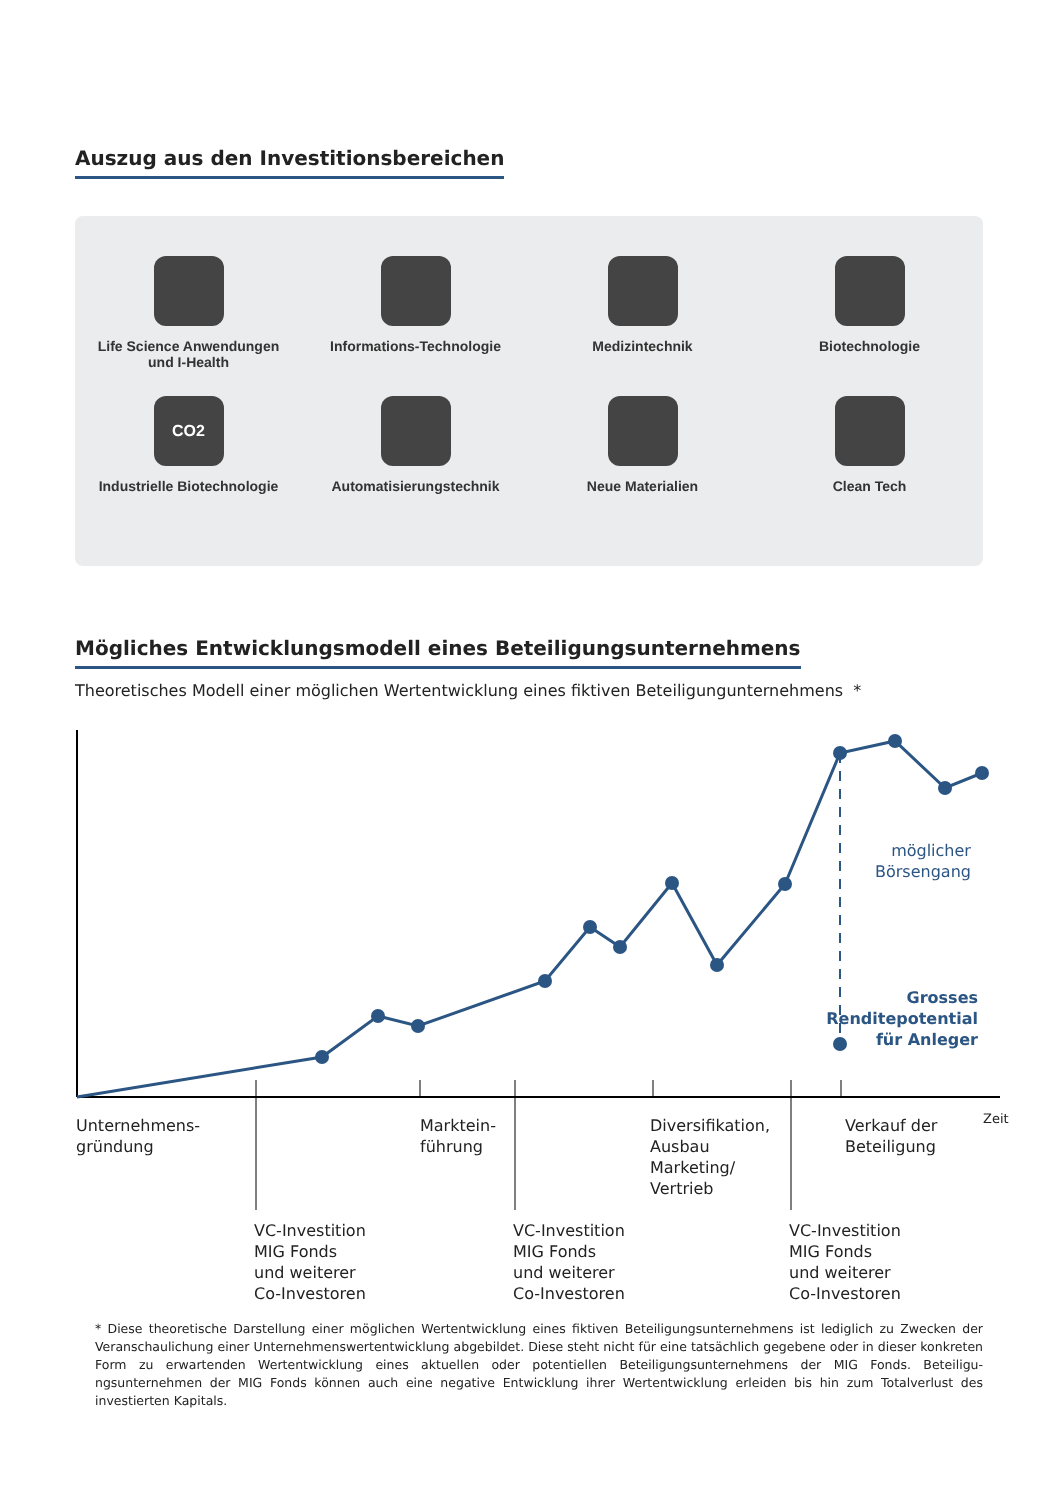Auszug aus den Investitionsbereichen
Life Science Anwendungen
und I-Health
Informations-Technologie
Medizintechnik
Biotechnologie
CO2
Industrielle Biotechnologie
Automatisierungstechnik
Neue Materialien
Clean Tech
Mögliches Entwicklungsmodell eines Beteiligungsunternehmens
Theoretisches Modell einer möglichen Wertentwicklung eines fiktiven Beteiligungunternehmens *
möglicher
Börsengang
Grosses Renditepotential
für Anleger
Zeit
Unternehmens-
gründung
Marktein-
führung
Diversifikation,
Ausbau
Marketing/
Vertrieb
Verkauf der
Beteiligung
VC-Investition
MIG Fonds
und weiterer
Co-Investoren
VC-Investition
MIG Fonds
und weiterer
Co-Investoren
VC-Investition
MIG Fonds
und weiterer
Co-Investoren
* Diese theoretische Darstellung einer möglichen Wertentwicklung eines fiktiven Beteiligungsunternehmens ist lediglich zu Zwecken der Veranschaulichung einer Unternehmenswertentwicklung abgebildet. Diese steht nicht für eine tatsächlich gegebene oder in dieser konkreten Form zu erwartenden Wertentwicklung eines aktuellen oder potentiellen Beteiligungsunternehmens der MIG Fonds. Beteiligu­ngsunternehmen der MIG Fonds können auch eine negative Entwicklung ihrer Wertentwicklung erleiden bis hin zum Totalverlust des investierten Kapitals.